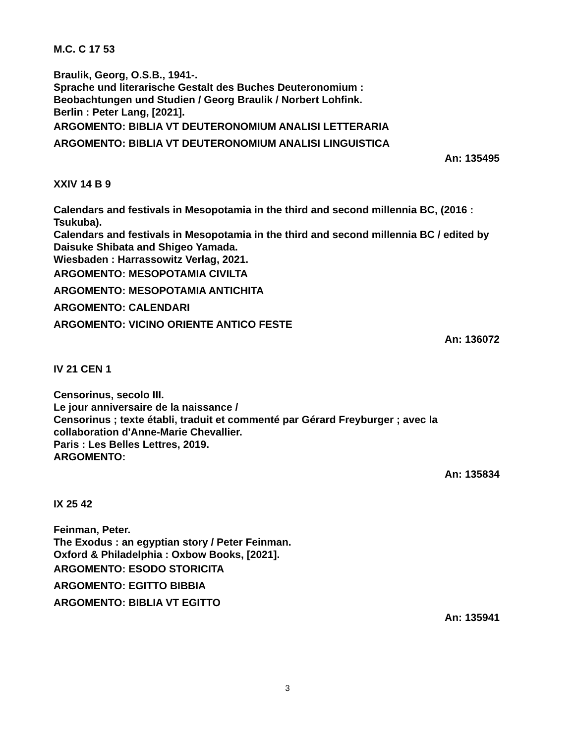M.C. C 17 53
Braulik, Georg, O.S.B., 1941-.
Sprache und literarische Gestalt des Buches Deuteronomium :
Beobachtungen und Studien / Georg Braulik / Norbert Lohfink.
Berlin : Peter Lang, [2021].
ARGOMENTO: BIBLIA VT DEUTERONOMIUM ANALISI LETTERARIA
ARGOMENTO: BIBLIA VT DEUTERONOMIUM ANALISI LINGUISTICA
An: 135495
XXIV 14 B 9
Calendars and festivals in Mesopotamia in the third and second millennia BC, (2016 : Tsukuba).
Calendars and festivals in Mesopotamia in the third and second millennia BC / edited by Daisuke Shibata and Shigeo Yamada.
Wiesbaden : Harrassowitz Verlag, 2021.
ARGOMENTO: MESOPOTAMIA CIVILTA
ARGOMENTO: MESOPOTAMIA ANTICHITA
ARGOMENTO: CALENDARI
ARGOMENTO: VICINO ORIENTE ANTICO FESTE
An: 136072
IV 21 CEN 1
Censorinus, secolo III.
Le jour anniversaire de la naissance /
Censorinus ; texte établi, traduit et commenté par Gérard Freyburger ; avec la collaboration d'Anne-Marie Chevallier.
Paris : Les Belles Lettres, 2019.
ARGOMENTO:
An: 135834
IX 25 42
Feinman, Peter.
The Exodus : an egyptian story / Peter Feinman.
Oxford & Philadelphia : Oxbow Books, [2021].
ARGOMENTO: ESODO STORICITA
ARGOMENTO: EGITTO BIBBIA
ARGOMENTO: BIBLIA VT EGITTO
An: 135941
3